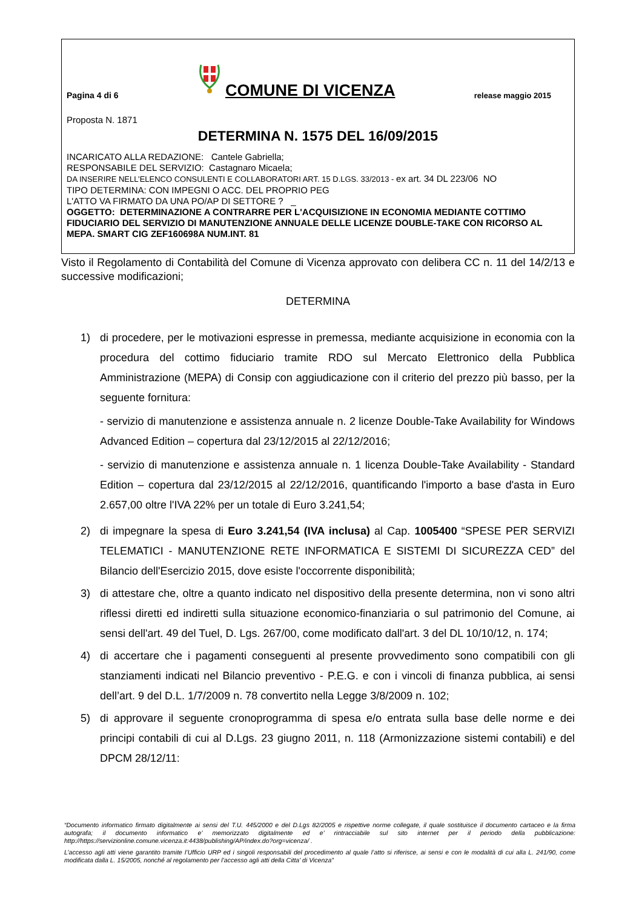Pagina 4 di 6
COMUNE DI VICENZA
release maggio 2015
Proposta N. 1871
DETERMINA N. 1575 DEL 16/09/2015
INCARICATO ALLA REDAZIONE: Cantele Gabriella;
RESPONSABILE DEL SERVIZIO: Castagnaro Micaela;
DA INSERIRE NELL’ELENCO CONSULENTI E COLLABORATORI ART. 15 D.LGS. 33/2013 - ex art. 34 DL 223/06 NO
TIPO DETERMINA: CON IMPEGNI O ACC. DEL PROPRIO PEG
L'ATTO VA FIRMATO DA UNA PO/AP DI SETTORE ? _
OGGETTO: DETERMINAZIONE A CONTRARRE PER L'ACQUISIZIONE IN ECONOMIA MEDIANTE COTTIMO FIDUCIARIO DEL SERVIZIO DI MANUTENZIONE ANNUALE DELLE LICENZE DOUBLE-TAKE CON RICORSO AL MEPA. SMART CIG ZEF160698A NUM.INT. 81
Visto il Regolamento di Contabilità del Comune di Vicenza approvato con delibera CC n. 11 del 14/2/13 e successive modificazioni;
DETERMINA
1)
di procedere, per le motivazioni espresse in premessa, mediante acquisizione in economia con la procedura del cottimo fiduciario tramite RDO sul Mercato Elettronico della Pubblica Amministrazione (MEPA) di Consip con aggiudicazione con il criterio del prezzo più basso, per la seguente fornitura:
- servizio di manutenzione e assistenza annuale n. 2 licenze Double-Take Availability for Windows Advanced Edition – copertura dal 23/12/2015 al 22/12/2016;
- servizio di manutenzione e assistenza annuale n. 1 licenza Double-Take Availability - Standard Edition – copertura dal 23/12/2015 al 22/12/2016, quantificando l'importo a base d'asta in Euro 2.657,00 oltre l'IVA 22% per un totale di Euro 3.241,54;
2) di impegnare la spesa di Euro 3.241,54 (IVA inclusa) al Cap. 1005400 “SPESE PER SERVIZI TELEMATICI - MANUTENZIONE RETE INFORMATICA E SISTEMI DI SICUREZZA CED” del Bilancio dell'Esercizio 2015, dove esiste l'occorrente disponibilità;
3) di attestare che, oltre a quanto indicato nel dispositivo della presente determina, non vi sono altri riflessi diretti ed indiretti sulla situazione economico-finanziaria o sul patrimonio del Comune, ai sensi dell'art. 49 del Tuel, D. Lgs. 267/00, come modificato dall'art. 3 del DL 10/10/12, n. 174;
4) di accertare che i pagamenti conseguenti al presente provvedimento sono compatibili con gli stanziamenti indicati nel Bilancio preventivo - P.E.G. e con i vincoli di finanza pubblica, ai sensi dell’art. 9 del D.L. 1/7/2009 n. 78 convertito nella Legge 3/8/2009 n. 102;
5) di approvare il seguente cronoprogramma di spesa e/o entrata sulla base delle norme e dei principi contabili di cui al D.Lgs. 23 giugno 2011, n. 118 (Armonizzazione sistemi contabili) e del DPCM 28/12/11:
“Documento informatico firmato digitalmente ai sensi del T.U. 445/2000 e del D.Lgs 82/2005 e rispettive norme collegate, il quale sostituisce il documento cartaceo e la firma autografa; il documento informatico e’ memorizzato digitalmente ed e’ rintracciabile sul sito internet per il periodo della pubblicazione: http://https://servizionline.comune.vicenza.it:4438/publishing/AP/index.do?org=vicenza/ .
L’accesso agli atti viene garantito tramite l’Ufficio URP ed i singoli responsabili del procedimento al quale l’atto si riferisce, ai sensi e con le modalità di cui alla L. 241/90, come modificata dalla L. 15/2005, nonché al regolamento per l’accesso agli atti della Citta' di Vicenza”